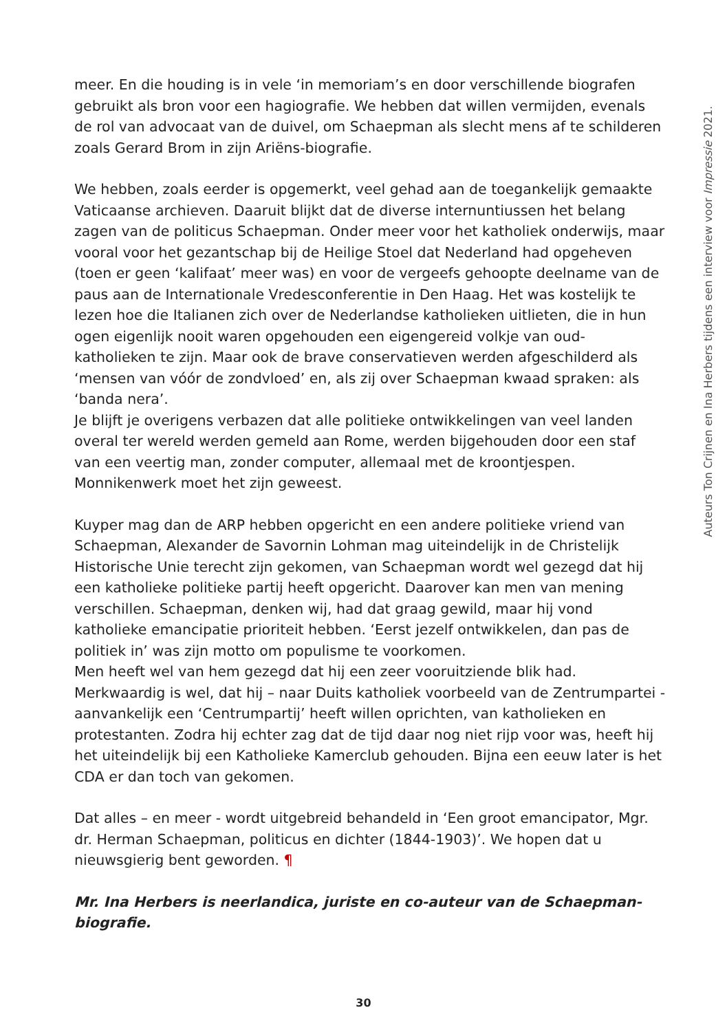meer. En die houding is in vele ‘in memoriam’s en door verschillende biografen gebruikt als bron voor een hagiografie. We hebben dat willen vermijden, evenals de rol van advocaat van de duivel, om Schaepman als slecht mens af te schilderen zoals Gerard Brom in zijn Ariëns-biografie.
We hebben, zoals eerder is opgemerkt, veel gehad aan de toegankelijk gemaakte Vaticaanse archieven. Daaruit blijkt dat de diverse internuntiussen het belang zagen van de politicus Schaepman. Onder meer voor het katholiek onderwijs, maar vooral voor het gezantschap bij de Heilige Stoel dat Nederland had opgeheven (toen er geen ‘kalifaat’ meer was) en voor de vergeefs gehoopte deelname van de paus aan de Internationale Vredesconferentie in Den Haag. Het was kostelijk te lezen hoe die Italianen zich over de Nederlandse katholieken uitlieten, die in hun ogen eigenlijk nooit waren opgehouden een eigengereid volkje van oud-katholieken te zijn. Maar ook de brave conservatieven werden afgeschilderd als ‘mensen van vóór de zondvloed’ en, als zij over Schaepman kwaad spraken: als ‘banda nera’.
Je blijft je overigens verbazen dat alle politieke ontwikkelingen van veel landen overal ter wereld werden gemeld aan Rome, werden bijgehouden door een staf van een veertig man, zonder computer, allemaal met de kroontjespen. Monnikenwerk moet het zijn geweest.
Kuyper mag dan de ARP hebben opgericht en een andere politieke vriend van Schaepman, Alexander de Savornin Lohman mag uiteindelijk in de Christelijk Historische Unie terecht zijn gekomen, van Schaepman wordt wel gezegd dat hij een katholieke politieke partij heeft opgericht. Daarover kan men van mening verschillen. Schaepman, denken wij, had dat graag gewild, maar hij vond katholieke emancipatie prioriteit hebben. ‘Eerst jezelf ontwikkelen, dan pas de politiek in’ was zijn motto om populisme te voorkomen.
Men heeft wel van hem gezegd dat hij een zeer vooruitziende blik had. Merkwaardig is wel, dat hij – naar Duits katholiek voorbeeld van de Zentrumpartei - aanvankelijk een ‘Centrumpartij’ heeft willen oprichten, van katholieken en protestanten. Zodra hij echter zag dat de tijd daar nog niet rijp voor was, heeft hij het uiteindelijk bij een Katholieke Kamerclub gehouden. Bijna een eeuw later is het CDA er dan toch van gekomen.
Dat alles – en meer - wordt uitgebreid behandeld in ‘Een groot emancipator, Mgr. dr. Herman Schaepman, politicus en dichter (1844-1903)’. We hopen dat u nieuwsgierig bent geworden. ¶
Mr. Ina Herbers is neerlandica, juriste en co-auteur van de Schaepman-biografie.
Auteurs Ton Crijnen en Ina Herbers tijdens een interview voor Impressie 2021.
30